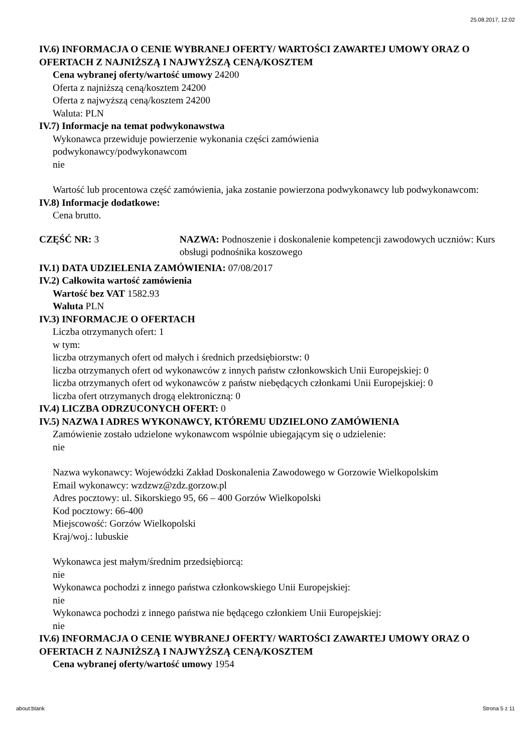25.08.2017, 12:02
IV.6) INFORMACJA O CENIE WYBRANEJ OFERTY/ WARTOŚCI ZAWARTEJ UMOWY ORAZ O OFERTACH Z NAJNIŻSZĄ I NAJWYŻSZĄ CENĄ/KOSZTEM
Cena wybranej oferty/wartość umowy 24200
Oferta z najniższą ceną/kosztem 24200
Oferta z najwyższą ceną/kosztem 24200
Waluta: PLN
IV.7) Informacje na temat podwykonawstwa
Wykonawca przewiduje powierzenie wykonania części zamówienia
podwykonawcy/podwykonawcom
nie
Wartość lub procentowa część zamówienia, jaka zostanie powierzona podwykonawcy lub podwykonawcom:
IV.8) Informacje dodatkowe:
Cena brutto.
CZĘŚĆ NR: 3 NAZWA: Podnoszenie i doskonalenie kompetencji zawodowych uczniów: Kurs obsługi podnośnika koszowego
IV.1) DATA UDZIELENIA ZAMÓWIENIA: 07/08/2017
IV.2) Całkowita wartość zamówienia
Wartość bez VAT 1582.93
Waluta PLN
IV.3) INFORMACJE O OFERTACH
Liczba otrzymanych ofert: 1
w tym:
liczba otrzymanych ofert od małych i średnich przedsiębiorstw: 0
liczba otrzymanych ofert od wykonawców z innych państw członkowskich Unii Europejskiej: 0
liczba otrzymanych ofert od wykonawców z państw niebędących członkami Unii Europejskiej: 0
liczba ofert otrzymanych drogą elektroniczną: 0
IV.4) LICZBA ODRZUCONYCH OFERT: 0
IV.5) NAZWA I ADRES WYKONAWCY, KTÓREMU UDZIELONO ZAMÓWIENIA
Zamówienie zostało udzielone wykonawcom wspólnie ubiegającym się o udzielenie:
nie
Nazwa wykonawcy: Wojewódzki Zakład Doskonalenia Zawodowego w Gorzowie Wielkopolskim
Email wykonawcy: wzdzwz@zdz.gorzow.pl
Adres pocztowy: ul. Sikorskiego 95, 66 – 400 Gorzów Wielkopolski
Kod pocztowy: 66-400
Miejscowość: Gorzów Wielkopolski
Kraj/woj.: lubuskie
Wykonawca jest małym/średnim przedsiębiorcą:
nie
Wykonawca pochodzi z innego państwa członkowskiego Unii Europejskiej:
nie
Wykonawca pochodzi z innego państwa nie będącego członkiem Unii Europejskiej:
nie
IV.6) INFORMACJA O CENIE WYBRANEJ OFERTY/ WARTOŚCI ZAWARTEJ UMOWY ORAZ O OFERTACH Z NAJNIŻSZĄ I NAJWYŻSZĄ CENĄ/KOSZTEM
Cena wybranej oferty/wartość umowy 1954
about:blank Strona 5 z 11